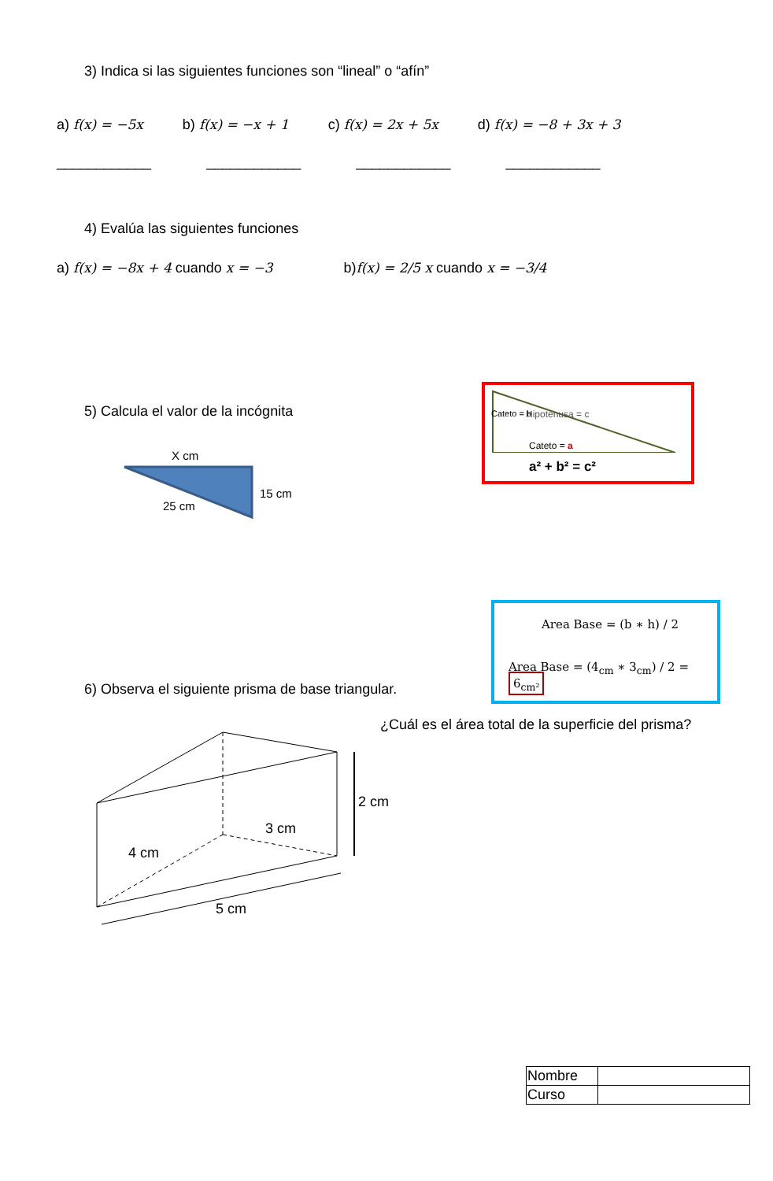3) Indica si las siguientes funciones son “lineal” o “afín”
a) f(x) = −5x b) f(x) = −x + 1 c) f(x) = 2x + 5x d) f(x) = −8 + 3x + 3
____________ ____________ ____________ ____________
4) Evalúa las siguientes funciones
a) f(x) = −8x + 4 cuando x = −3 b)f(x) = 2/5 x cuando x = −3/4
5) Calcula el valor de la incógnita
X cm
15 cm
25 cm
Hipotenusa = c
Cateto = a
Cateto = b
a² + b² = c²
Area Base = (b ∗ h) / 2
Area Base = (4<sub>cm</sub> ∗ 3<sub>cm</sub>) / 2 = 6<sub>cm²</sub>
6) Observa el siguiente prisma de base triangular.
¿Cuál es el área total de la superficie del prisma?
2 cm
3 cm
4 cm
5 cm
| Nombre | |
| Curso | |